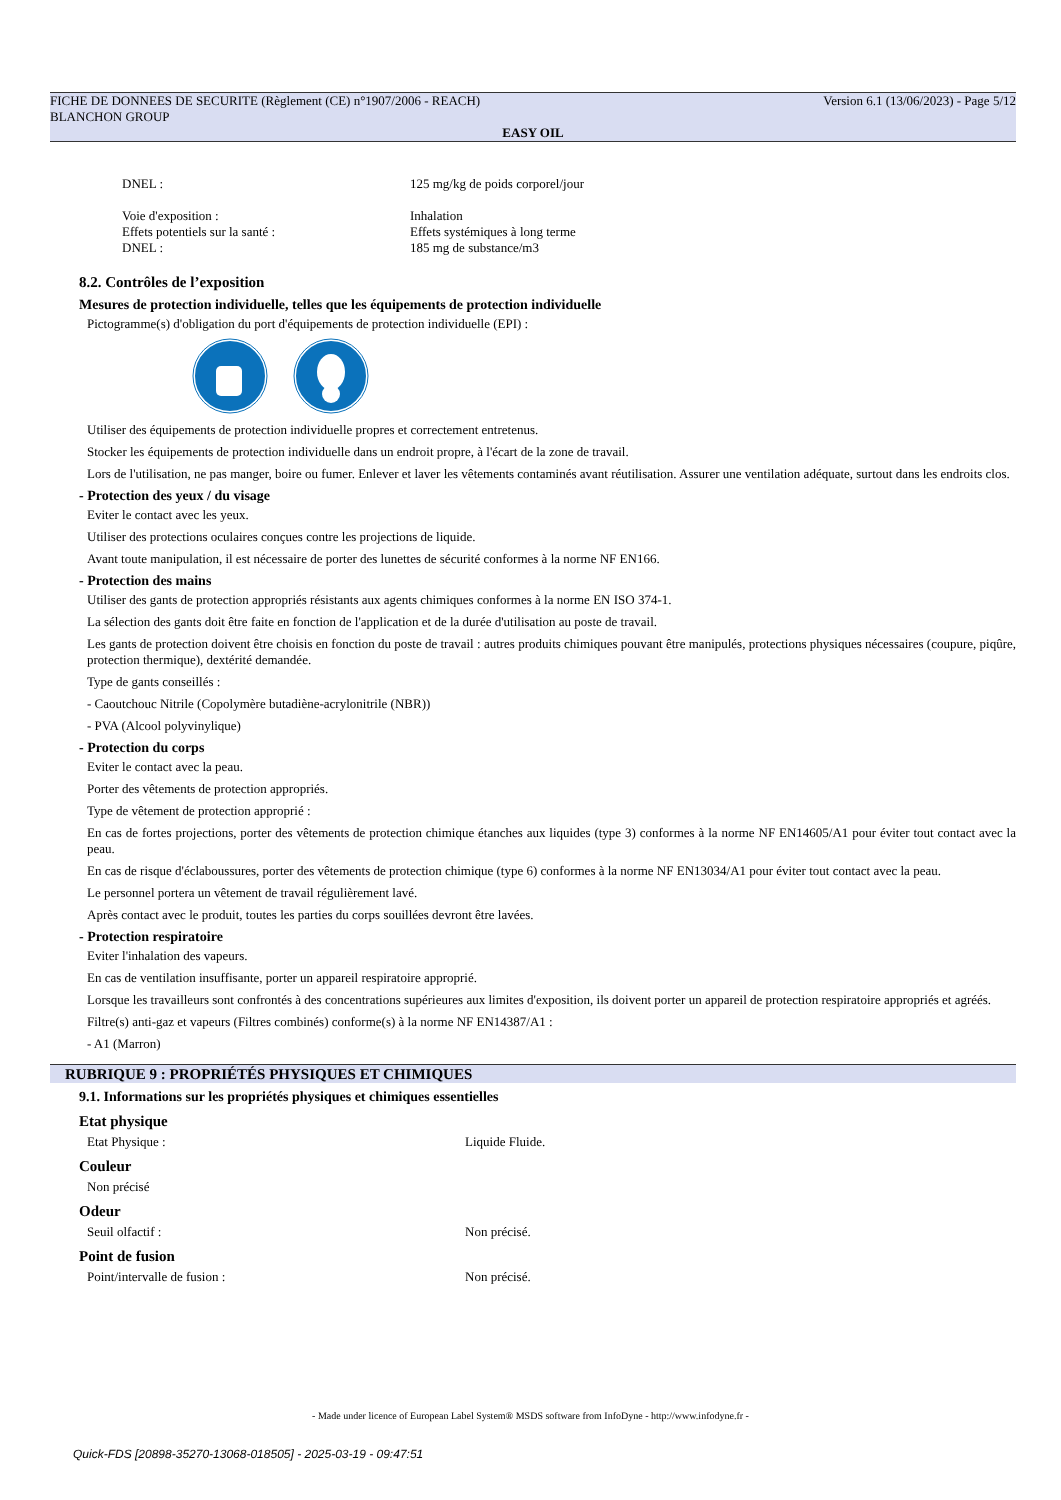FICHE DE DONNEES DE SECURITE (Règlement (CE) n°1907/2006 - REACH) Version 6.1 (13/06/2023) - Page 5/12
BLANCHON GROUP
EASY OIL
DNEL : 125 mg/kg de poids corporel/jour
Voie d'exposition : Inhalation
Effets potentiels sur la santé : Effets systémiques à long terme
DNEL : 185 mg de substance/m3
8.2. Contrôles de l’exposition
Mesures de protection individuelle, telles que les équipements de protection individuelle
Pictogramme(s) d'obligation du port d'équipements de protection individuelle (EPI) :
Utiliser des équipements de protection individuelle propres et correctement entretenus.
Stocker les équipements de protection individuelle dans un endroit propre, à l'écart de la zone de travail.
Lors de l'utilisation, ne pas manger, boire ou fumer. Enlever et laver les vêtements contaminés avant réutilisation. Assurer une ventilation adéquate, surtout dans les endroits clos.
- Protection des yeux / du visage
Eviter le contact avec les yeux.
Utiliser des protections oculaires conçues contre les projections de liquide.
Avant toute manipulation, il est nécessaire de porter des lunettes de sécurité conformes à la norme NF EN166.
- Protection des mains
Utiliser des gants de protection appropriés résistants aux agents chimiques conformes à la norme EN ISO 374-1.
La sélection des gants doit être faite en fonction de l'application et de la durée d'utilisation au poste de travail.
Les gants de protection doivent être choisis en fonction du poste de travail : autres produits chimiques pouvant être manipulés, protections physiques nécessaires (coupure, piqûre, protection thermique), dextérité demandée.
Type de gants conseillés :
- Caoutchouc Nitrile (Copolymère butadiène-acrylonitrile (NBR))
- PVA (Alcool polyvinylique)
- Protection du corps
Eviter le contact avec la peau.
Porter des vêtements de protection appropriés.
Type de vêtement de protection approprié :
En cas de fortes projections, porter des vêtements de protection chimique étanches aux liquides (type 3) conformes à la norme NF EN14605/A1 pour éviter tout contact avec la peau.
En cas de risque d'éclaboussures, porter des vêtements de protection chimique (type 6) conformes à la norme NF EN13034/A1 pour éviter tout contact avec la peau.
Le personnel portera un vêtement de travail régulièrement lavé.
Après contact avec le produit, toutes les parties du corps souillées devront être lavées.
- Protection respiratoire
Eviter l'inhalation des vapeurs.
En cas de ventilation insuffisante, porter un appareil respiratoire approprié.
Lorsque les travailleurs sont confrontés à des concentrations supérieures aux limites d'exposition, ils doivent porter un appareil de protection respiratoire appropriés et agréés.
Filtre(s) anti-gaz et vapeurs (Filtres combinés) conforme(s) à la norme NF EN14387/A1 :
- A1 (Marron)
RUBRIQUE 9 : PROPRIÉTÉS PHYSIQUES ET CHIMIQUES
9.1. Informations sur les propriétés physiques et chimiques essentielles
Etat physique
Etat Physique : Liquide Fluide.
Couleur
Non précisé
Odeur
Seuil olfactif : Non précisé.
Point de fusion
Point/intervalle de fusion : Non précisé.
- Made under licence of European Label System® MSDS software from InfoDyne - http://www.infodyne.fr -
Quick-FDS [20898-35270-13068-018505] - 2025-03-19 - 09:47:51